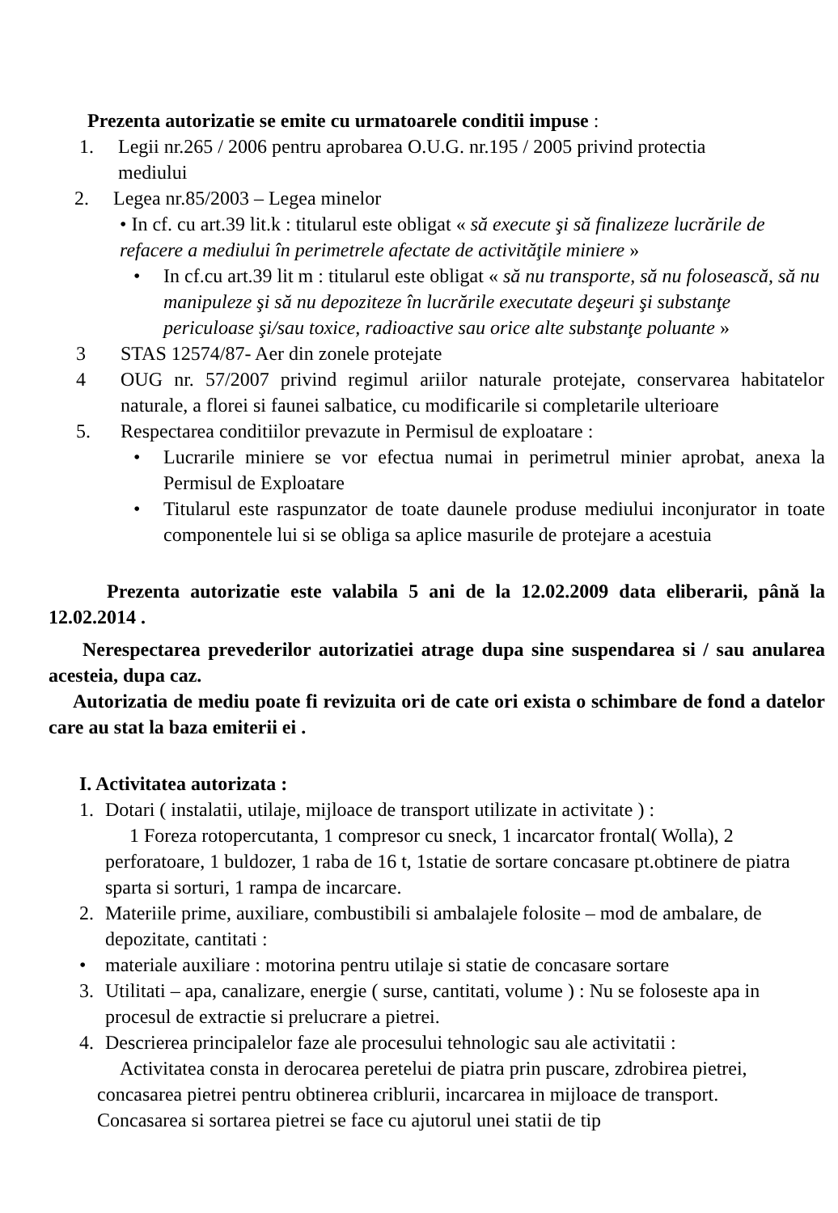Prezenta autorizatie se emite cu urmatoarele conditii impuse :
1. Legii nr.265 / 2006 pentru aprobarea O.U.G. nr.195 / 2005 privind protectia mediului
2. Legea nr.85/2003 – Legea minelor
• In cf. cu art.39 lit.k : titularul este obligat « să execute şi să finalizeze lucrările de refacere a mediului în perimetrele afectate de activităţile miniere »
• In cf.cu art.39 lit m : titularul este obligat « să nu transporte, să nu folosească, să nu manipuleze şi să nu depoziteze în lucrările executate deşeuri şi substanţe periculoase şi/sau toxice, radioactive sau orice alte substanţe poluante »
3 STAS 12574/87- Aer din zonele protejate
4 OUG nr. 57/2007 privind regimul ariilor naturale protejate, conservarea habitatelor naturale, a florei si faunei salbatice, cu modificarile si completarile ulterioare
5. Respectarea conditiilor prevazute in Permisul de exploatare :
• Lucrarile miniere se vor efectua numai in perimetrul minier aprobat, anexa la Permisul de Exploatare
• Titularul este raspunzator de toate daunele produse mediului inconjurator in toate componentele lui si se obliga sa aplice masurile de protejare a acestuia
Prezenta autorizatie este valabila 5 ani de la 12.02.2009 data eliberarii, până la 12.02.2014 .
Nerespectarea prevederilor autorizatiei atrage dupa sine suspendarea si / sau anularea acesteia, dupa caz.
Autorizatia de mediu poate fi revizuita ori de cate ori exista o schimbare de fond a datelor care au stat la baza emiterii ei .
I. Activitatea autorizata :
1. Dotari ( instalatii, utilaje, mijloace de transport utilizate in activitate ) :
1 Foreza rotopercutanta, 1 compresor cu sneck, 1 incarcator frontal( Wolla), 2 perforatoare, 1 buldozer, 1 raba de 16 t, 1statie de sortare concasare pt.obtinere de piatra sparta si sorturi, 1 rampa de incarcare.
2. Materiile prime, auxiliare, combustibili si ambalajele folosite – mod de ambalare, de depozitate, cantitati :
• materiale auxiliare : motorina pentru utilaje si statie de concasare sortare
3. Utilitati – apa, canalizare, energie ( surse, cantitati, volume ) : Nu se foloseste apa in procesul de extractie si prelucrare a pietrei.
4. Descrierea principalelor faze ale procesului tehnologic sau ale activitatii :
Activitatea consta in derocarea peretelui de piatra prin puscare, zdrobirea pietrei, concasarea pietrei pentru obtinerea criblurii, incarcarea in mijloace de transport. Concasarea si sortarea pietrei se face cu ajutorul unei statii de tip